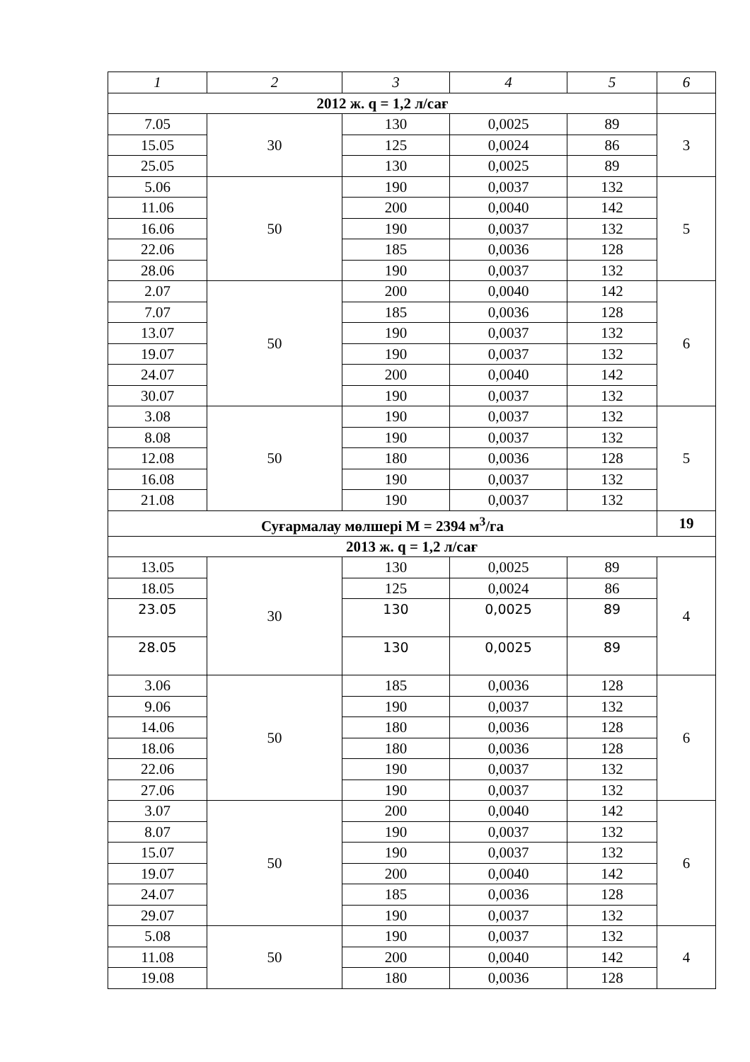| 1 | 2 | 3 | 4 | 5 | 6 |
| --- | --- | --- | --- | --- | --- |
| 2012 ж. q = 1,2 л/сағ | | | | | |
| 7.05 | 30 | 130 | 0,0025 | 89 | 3 |
| 15.05 | | 125 | 0,0024 | 86 | |
| 25.05 | | 130 | 0,0025 | 89 | |
| 5.06 | 50 | 190 | 0,0037 | 132 | 5 |
| 11.06 | | 200 | 0,0040 | 142 | |
| 16.06 | | 190 | 0,0037 | 132 | |
| 22.06 | | 185 | 0,0036 | 128 | |
| 28.06 | | 190 | 0,0037 | 132 | |
| 2.07 | 50 | 200 | 0,0040 | 142 | 6 |
| 7.07 | | 185 | 0,0036 | 128 | |
| 13.07 | | 190 | 0,0037 | 132 | |
| 19.07 | | 190 | 0,0037 | 132 | |
| 24.07 | | 200 | 0,0040 | 142 | |
| 30.07 | | 190 | 0,0037 | 132 | |
| 3.08 | 50 | 190 | 0,0037 | 132 | 5 |
| 8.08 | | 190 | 0,0037 | 132 | |
| 12.08 | | 180 | 0,0036 | 128 | |
| 16.08 | | 190 | 0,0037 | 132 | |
| 21.08 | | 190 | 0,0037 | 132 | |
| Суғармалау мөлшері М = 2394 м<sup>3</sup>/га | | | | | 19 |
| 2013 ж. q = 1,2 л/сағ | | | | | |
| 13.05 | 30 | 130 | 0,0025 | 89 | 4 |
| 18.05 | | 125 | 0,0024 | 86 | |
| 23.05 | | 130 | 0,0025 | 89 | |
| 28.05 | | 130 | 0,0025 | 89 | |
| 3.06 | 50 | 185 | 0,0036 | 128 | 6 |
| 9.06 | | 190 | 0,0037 | 132 | |
| 14.06 | | 180 | 0,0036 | 128 | |
| 18.06 | | 180 | 0,0036 | 128 | |
| 22.06 | | 190 | 0,0037 | 132 | |
| 27.06 | | 190 | 0,0037 | 132 | |
| 3.07 | 50 | 200 | 0,0040 | 142 | 6 |
| 8.07 | | 190 | 0,0037 | 132 | |
| 15.07 | | 190 | 0,0037 | 132 | |
| 19.07 | | 200 | 0,0040 | 142 | |
| 24.07 | | 185 | 0,0036 | 128 | |
| 29.07 | | 190 | 0,0037 | 132 | |
| 5.08 | 50 | 190 | 0,0037 | 132 | 4 |
| 11.08 | | 200 | 0,0040 | 142 | |
| 19.08 | | 180 | 0,0036 | 128 | |